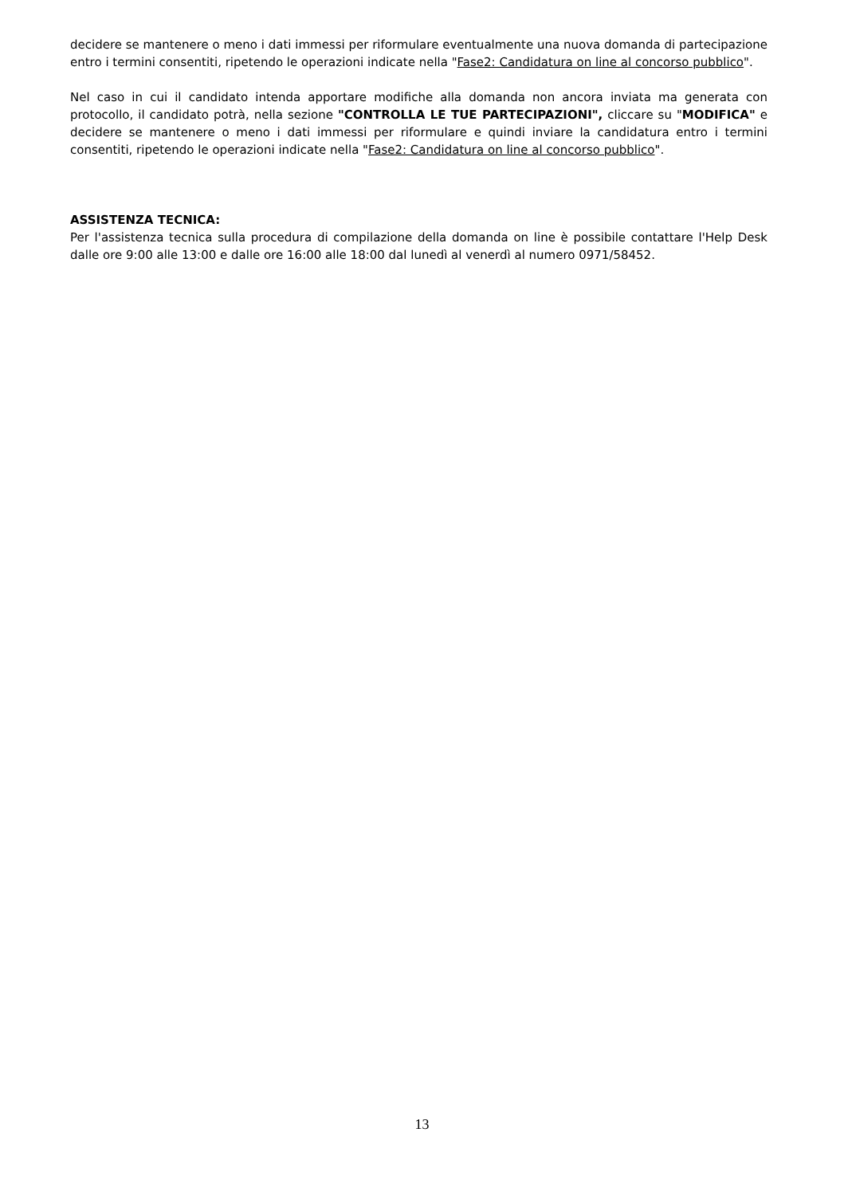decidere se mantenere o meno i dati immessi per riformulare eventualmente una nuova domanda di partecipazione entro i termini consentiti, ripetendo le operazioni indicate nella "Fase2: Candidatura on line al concorso pubblico".
Nel caso in cui il candidato intenda apportare modifiche alla domanda non ancora inviata ma generata con protocollo, il candidato potrà, nella sezione "CONTROLLA LE TUE PARTECIPAZIONI", cliccare su "MODIFICA" e decidere se mantenere o meno i dati immessi per riformulare e quindi inviare la candidatura entro i termini consentiti, ripetendo le operazioni indicate nella "Fase2: Candidatura on line al concorso pubblico".
ASSISTENZA TECNICA:
Per l'assistenza tecnica sulla procedura di compilazione della domanda on line è possibile contattare l'Help Desk dalle ore 9:00 alle 13:00 e dalle ore 16:00 alle 18:00 dal lunedì al venerdì al numero 0971/58452.
13